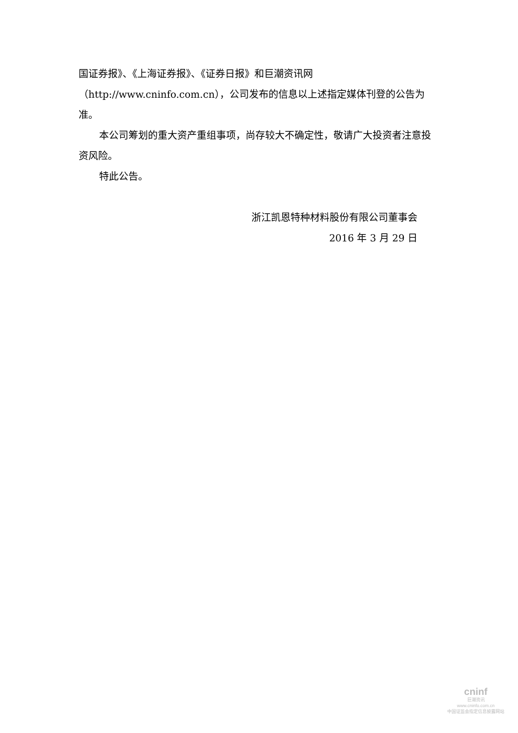国证券报》、《上海证券报》、《证券日报》和巨潮资讯网（http://www.cninfo.com.cn），公司发布的信息以上述指定媒体刊登的公告为准。
本公司筹划的重大资产重组事项，尚存较大不确定性，敬请广大投资者注意投资风险。
特此公告。
浙江凯恩特种材料股份有限公司董事会
2016 年 3 月 29 日
cninf
巨潮资讯
www.cninfo.com.cn
中国证监会指定信息披露网站